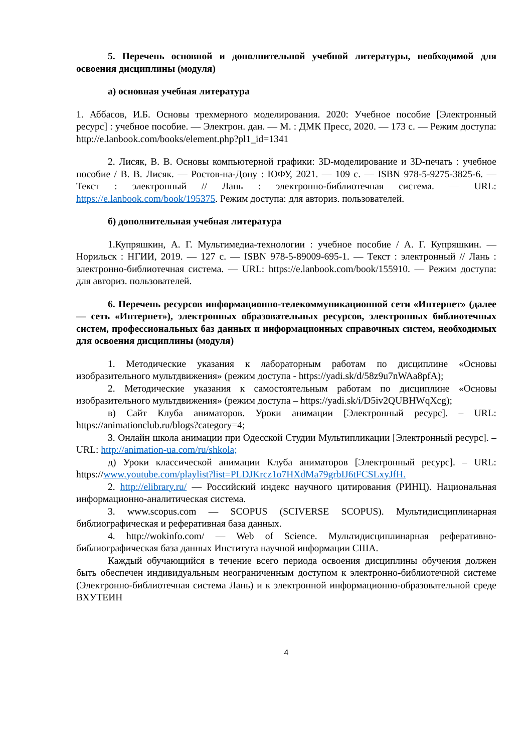5. Перечень основной и дополнительной учебной литературы, необходимой для освоения дисциплины (модуля)
а) основная учебная литература
1. Аббасов, И.Б. Основы трехмерного моделирования. 2020: Учебное пособие [Электронный ресурс] : учебное пособие. — Электрон. дан. — М. : ДМК Пресс, 2020. — 173 с. — Режим доступа: http://e.lanbook.com/books/element.php?pl1_id=1341
2. Лисяк, В. В. Основы компьютерной графики: 3D-моделирование и 3D-печать : учебное пособие / В. В. Лисяк. — Ростов-на-Дону : ЮФУ, 2021. — 109 с. — ISBN 978-5-9275-3825-6. — Текст : электронный // Лань : электронно-библиотечная система. — URL: https://e.lanbook.com/book/195375. Режим доступа: для авториз. пользователей.
б) дополнительная учебная литература
1.Купряшкин, А. Г. Мультимедиа-технологии : учебное пособие / А. Г. Купряшкин. — Норильск : НГИИ, 2019. — 127 с. — ISBN 978-5-89009-695-1. — Текст : электронный // Лань : электронно-библиотечная система. — URL: https://e.lanbook.com/book/155910. — Режим доступа: для авториз. пользователей.
6. Перечень ресурсов информационно-телекоммуникационной сети «Интернет» (далее — сеть «Интернет»), электронных образовательных ресурсов, электронных библиотечных систем, профессиональных баз данных и информационных справочных систем, необходимых для освоения дисциплины (модуля)
1. Методические указания к лабораторным работам по дисциплине «Основы изобразительного мультдвижения» (режим доступа - https://yadi.sk/d/58z9u7nWAa8pfA);
2. Методические указания к самостоятельным работам по дисциплине «Основы изобразительного мультдвижения» (режим доступа – https://yadi.sk/i/D5iv2QUBHWqXcg);
в) Сайт Клуба аниматоров. Уроки анимации [Электронный ресурс]. – URL: https://animationclub.ru/blogs?category=4;
3. Онлайн школа анимации при Одесской Студии Мультипликации [Электронный ресурс]. – URL: http://animation-ua.com/ru/shkola;
д) Уроки классической анимации Клуба аниматоров [Электронный ресурс]. – URL: https://www.youtube.com/playlist?list=PLDJKrcz1o7HXdMa79grbIJ6tFCSLxyJfH.
2. http://elibrary.ru/ — Российский индекс научного цитирования (РИНЦ). Национальная информационно-аналитическая система.
3. www.scopus.com — SCOPUS (SCIVERSE SCOPUS). Мультидисциплинарная библиографическая и реферативная база данных.
4. http://wokinfo.com/ — Web of Science. Мультидисциплинарная реферативно-библиографическая база данных Института научной информации США.
Каждый обучающийся в течение всего периода освоения дисциплины обучения должен быть обеспечен индивидуальным неограниченным доступом к электронно-библиотечной системе (Электронно-библиотечная система Лань) и к электронной информационно-образовательной среде ВХУТЕИН
4